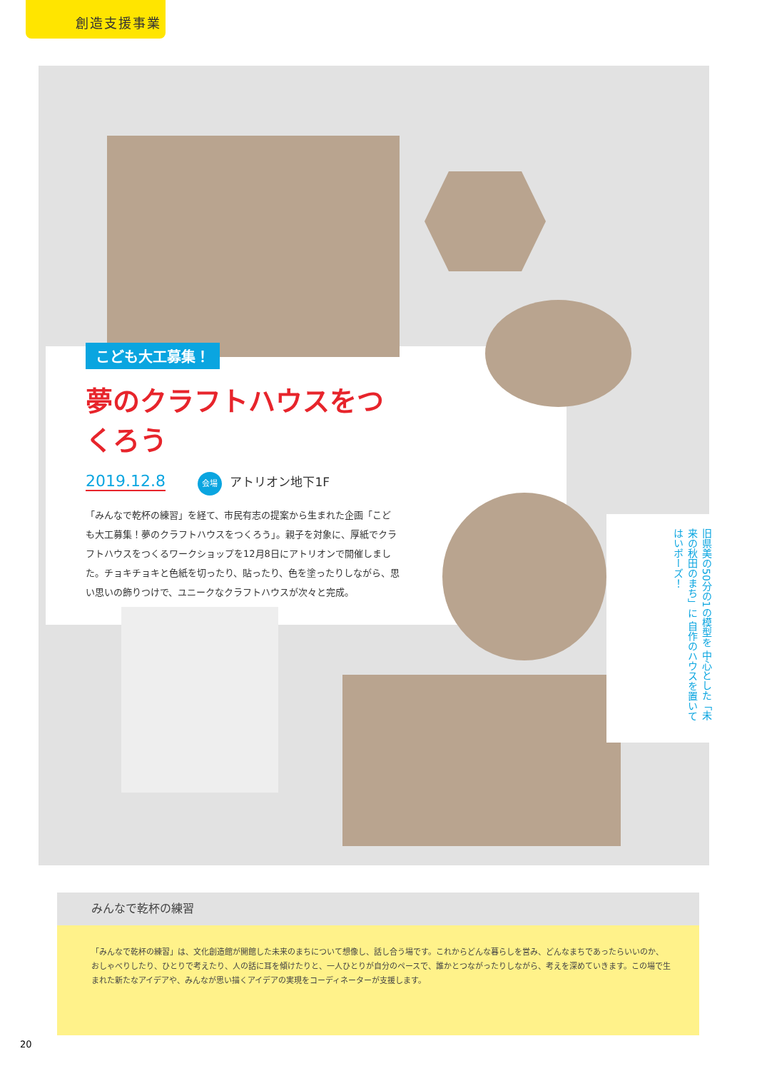創造支援事業
こども大工募集！
夢のクラフトハウスをつくろう
2019.12.8 会場 アトリオン地下1F
「みんなで乾杯の練習」を経て、市民有志の提案から生まれた企画「こども大工募集！夢のクラフトハウスをつくろう」。親子を対象に、厚紙でクラフトハウスをつくるワークショップを12月8日にアトリオンで開催しました。チョキチョキと色紙を切ったり、貼ったり、色を塗ったりしながら、思い思いの飾りつけで、ユニークなクラフトハウスが次々と完成。
旧県美の50分の1の模型を 中心とした「未来の秋田のまち」に 自作のハウスを置いて はいポーズ！
みんなで乾杯の練習
「みんなで乾杯の練習」は、文化創造館が開館した未来のまちについて想像し、話し合う場です。これからどんな暮らしを営み、どんなまちであったらいいのか、おしゃべりしたり、ひとりで考えたり、人の話に耳を傾けたりと、一人ひとりが自分のペースで、誰かとつながったりしながら、考えを深めていきます。この場で生まれた新たなアイデアや、みんなが思い描くアイデアの実現をコーディネーターが支援します。
20